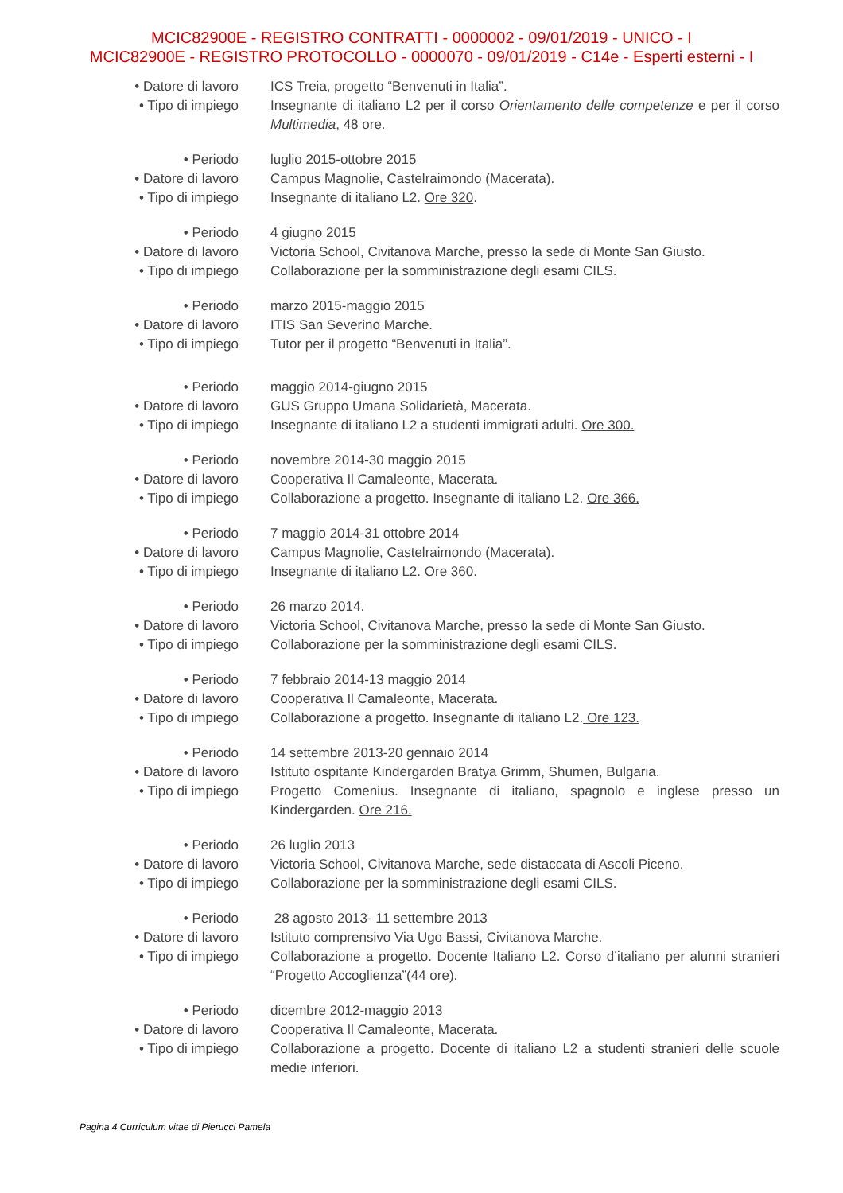MCIC82900E - REGISTRO CONTRATTI - 0000002 - 09/01/2019 - UNICO - I
MCIC82900E - REGISTRO PROTOCOLLO - 0000070 - 09/01/2019 - C14e - Esperti esterni - I
• Datore di lavoro
ICS Treia, progetto “Benvenuti in Italia”.
• Tipo di impiego
Insegnante di italiano L2 per il corso Orientamento delle competenze e per il corso Multimedia, 48 ore.
• Periodo luglio 2015-ottobre 2015
• Datore di lavoro
Campus Magnolie, Castelraimondo (Macerata).
• Tipo di impiego
Insegnante di italiano L2. Ore 320.
• Periodo 4 giugno 2015
• Datore di lavoro
Victoria School, Civitanova Marche, presso la sede di Monte San Giusto.
• Tipo di impiego
Collaborazione per la somministrazione degli esami CILS.
• Periodo marzo 2015-maggio 2015
• Datore di lavoro
ITIS San Severino Marche.
• Tipo di impiego
Tutor per il progetto “Benvenuti in Italia”.
• Periodo maggio 2014-giugno 2015
• Datore di lavoro
GUS Gruppo Umana Solidarietà, Macerata.
• Tipo di impiego
Insegnante di italiano L2 a studenti immigrati adulti. Ore 300.
• Periodo novembre 2014-30 maggio 2015
• Datore di lavoro
Cooperativa Il Camaleonte, Macerata.
• Tipo di impiego
Collaborazione a progetto. Insegnante di italiano L2. Ore 366.
• Periodo 7 maggio 2014-31 ottobre 2014
• Datore di lavoro
Campus Magnolie, Castelraimondo (Macerata).
• Tipo di impiego
Insegnante di italiano L2. Ore 360.
• Periodo 26 marzo 2014.
• Datore di lavoro
Victoria School, Civitanova Marche, presso la sede di Monte San Giusto.
• Tipo di impiego
Collaborazione per la somministrazione degli esami CILS.
• Periodo 7 febbraio 2014-13 maggio 2014
• Datore di lavoro
Cooperativa Il Camaleonte, Macerata.
• Tipo di impiego
Collaborazione a progetto. Insegnante di italiano L2. Ore 123.
• Periodo 14 settembre 2013-20 gennaio 2014
• Datore di lavoro
Istituto ospitante Kindergarden Bratya Grimm, Shumen, Bulgaria.
• Tipo di impiego
Progetto Comenius. Insegnante di italiano, spagnolo e inglese presso un Kindergarden. Ore 216.
• Periodo 26 luglio 2013
• Datore di lavoro
Victoria School, Civitanova Marche, sede distaccata di Ascoli Piceno.
• Tipo di impiego
Collaborazione per la somministrazione degli esami CILS.
• Periodo 28 agosto 2013- 11 settembre 2013
• Datore di lavoro
Istituto comprensivo Via Ugo Bassi, Civitanova Marche.
• Tipo di impiego
Collaborazione a progetto. Docente Italiano L2. Corso d’italiano per alunni stranieri “Progetto Accoglienza”(44 ore).
• Periodo dicembre 2012-maggio 2013
• Datore di lavoro
Cooperativa Il Camaleonte, Macerata.
• Tipo di impiego
Collaborazione a progetto. Docente di italiano L2 a studenti stranieri delle scuole medie inferiori.
Pagina 4 Curriculum vitae di Pierucci Pamela